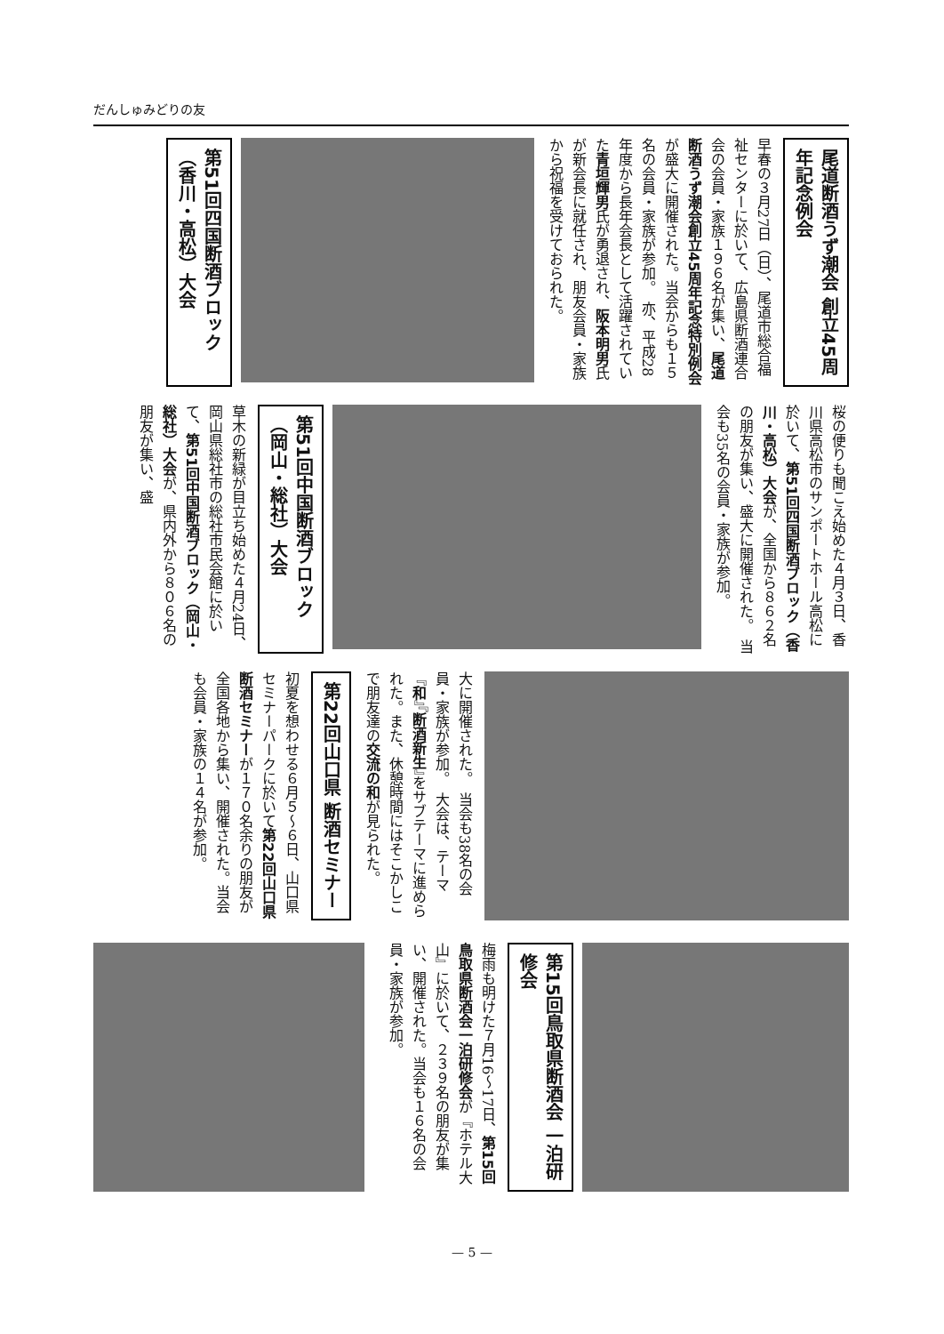だんしゅみどりの友
尾道断酒うず潮会 創立45周年記念例会
早春の３月27日（日）、尾道市総合福祉センターに於いて、広島県断酒連合会の会員・家族１９６名が集い、尾道断酒うず潮会創立45周年記念特別例会が盛大に開催された。当会からも１５名の会員・家族が参加。　亦、平成28年度から長年会長として活躍されていた青垣輝男氏が勇退され、阪本明男氏が新会長に就任され、朋友会員・家族から祝福を受けておられた。
第51回四国断酒ブロック（香川・高松）大会
桜の便りも聞こえ始めた４月３日、香川県高松市のサンポートホール高松に於いて、第51回四国断酒ブロック（香川・高松）大会が、全国から８６２名の朋友が集い、盛大に開催された。　当会も35名の会員・家族が参加。
第51回中国断酒ブロック（岡山・総社）大会
草木の新緑が目立ち始めた４月24日、岡山県総社市の総社市民会館に於いて、第51回中国断酒ブロック（岡山・総社）大会が、県内外から８０６名の朋友が集い、盛
大に開催された。　当会も38名の会員・家族が参加。　大会は、テーマ『和』『断酒新生』をサブテーマに進められた。また、休憩時間にはそこかしこで朋友達の交流の和が見られた。
第22回山口県 断酒セミナー
初夏を想わせる６月５〜６日、山口県セミナーパークに於いて第22回山口県断酒セミナーが１７０名余りの朋友が全国各地から集い、開催された。当会も会員・家族の１４名が参加。
第15回鳥取県断酒会 一泊研修会
梅雨も明けた７月16〜17日、第15回鳥取県断酒会一泊研修会が『ホテル大山』に於いて、２３９名の朋友が集い、開催された。当会も１６名の会員・家族が参加。
— 5 —